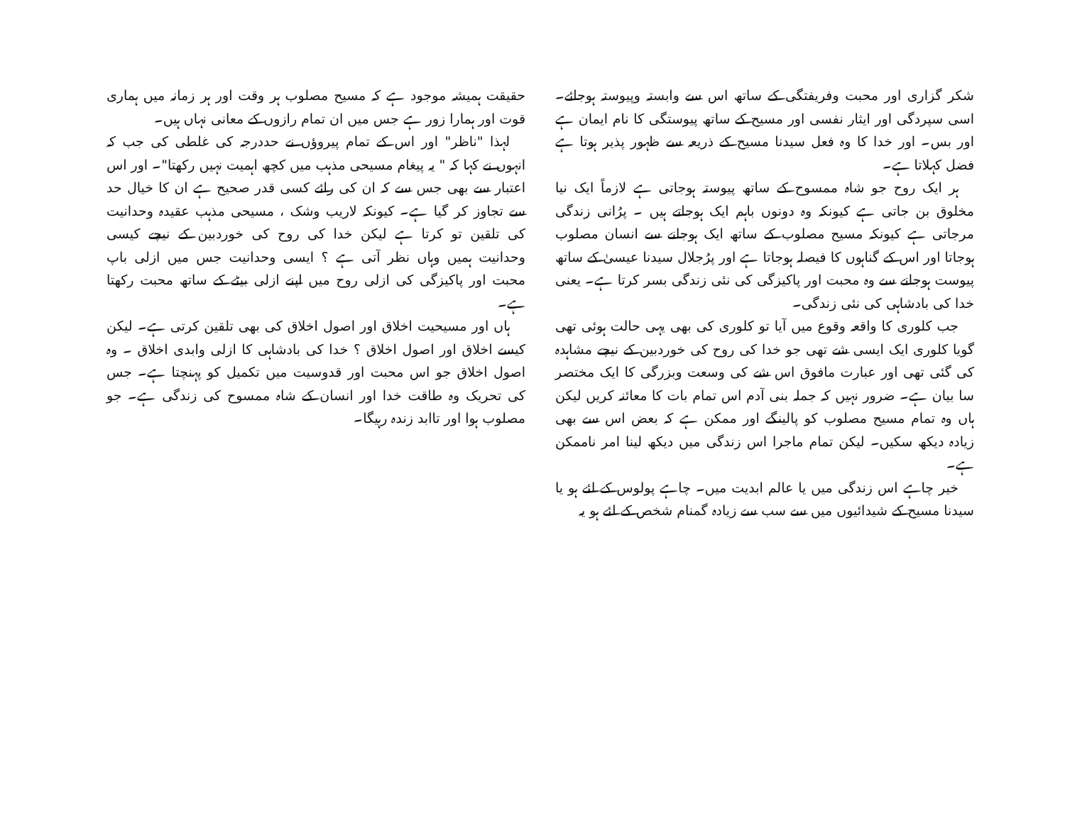شکر گزاری اور محبت وفریفتگی کے ساتھ اس سے وابستہ وپیوستہ ہوجائے۔ اسی سپردگی اور ایثار نفسی اور مسیح کے ساتھ پیوستگی کا نام ایمان ہے اور بس۔ اور خدا کا وہ فعل سیدنا مسیح کے ذریعہ سے ظہور پذیر ہوتا ہے فضل کہلاتا ہے۔
ہر ایک روح جو شاہ ممسوح کے ساتھ پیوستہ ہوجاتی ہے لازماً ایک نیا مخلوق بن جاتی ہے کیونکہ وہ دونوں باہم ایک ہوجاتے ہیں ۔ پرُانی زندگی مرجاتی ہے کیونکہ مسیح مصلوب کے ساتھ ایک ہوجانے سے انسان مصلوب ہوجاتا اور اس کے گناہوں کا فیصلہ ہوجاتا ہے اور پرُجلال سیدنا عیسیٰ کے ساتھ پیوست ہوجانے سے وہ محبت اور پاکیزگی کی نئی زندگی بسر کرتا ہے۔ یعنی خدا کی بادشاہی کی نئی زندگی۔
جب کلوری کا واقعہ وقوع میں آیا تو کلوری کی بھی یہی حالت ہوئی تھی گویا کلوری ایک ایسی شے تھی جو خدا کی روح کی خوردبین کے نیچے مشاہدہ کی گئی تھی اور عبارت مافوق اس شے کی وسعت وبزرگی کا ایک مختصر سا بیان ہے۔ ضرور نہیں کہ جملہ بنی آدم اس تمام بات کا معائنہ کریں لیکن ہاں وہ تمام مسیح مصلوب کو پالینگے اور ممکن ہے کہ بعض اس سے بھی زیادہ دیکھ سکیں۔ لیکن تمام ماجرا اس زندگی میں دیکھ لینا امر ناممکن ہے۔
خیر چاہے اس زندگی میں یا عالم ابدیت میں۔ چاہے پولوس کے لئے ہو یا سیدنا مسیح کے شیدائیوں میں سے سب سے زیادہ گمنام شخص کے لئے ہو یہ
حقیقت ہمیشہ موجود ہے کہ مسیح مصلوب ہر وقت اور ہر زمانہ میں ہماری قوت اور ہمارا زور ہے جس میں ان تمام رازوں کے معانی نہاں ہیں۔
لہذا "ناظر" اور اس کے تمام پیروؤں نے حددرجہ کی غلطی کی جب کہ انہوں نے کہا کہ " یہ پیغام مسیحی مذہب میں کچھ اہمیت نہیں رکھتا"۔ اور اس اعتبار سے بھی جس سے کہ ان کی رائے کسی قدر صحیح ہے ان کا خیال حد سے تجاوز کر گیا ہے۔ کیونکہ لاریب وشک ، مسیحی مذہب عقیدہ وحدانیت کی تلقین تو کرتا ہے لیکن خدا کی روح کی خوردبین کے نیچے کیسی وحدانیت ہمیں وہاں نظر آتی ہے ؟ ایسی وحدانیت جس میں ازلی باپ محبت اور پاکیزگی کی ازلی روح میں اپنے ازلی بیٹے کے ساتھ محبت رکھتا ہے۔
ہاں اور مسیحیت اخلاق اور اصول اخلاق کی بھی تلقین کرتی ہے۔ لیکن کیسے اخلاق اور اصول اخلاق ؟ خدا کی بادشاہی کا ازلی وابدی اخلاق ۔ وہ اصول اخلاق جو اس محبت اور قدوسیت میں تکمیل کو پہنچتا ہے۔ جس کی تحریک وہ طاقت خدا اور انسان کے شاہ ممسوح کی زندگی ہے۔ جو مصلوب ہوا اور تاابد زندہ رہیگا۔